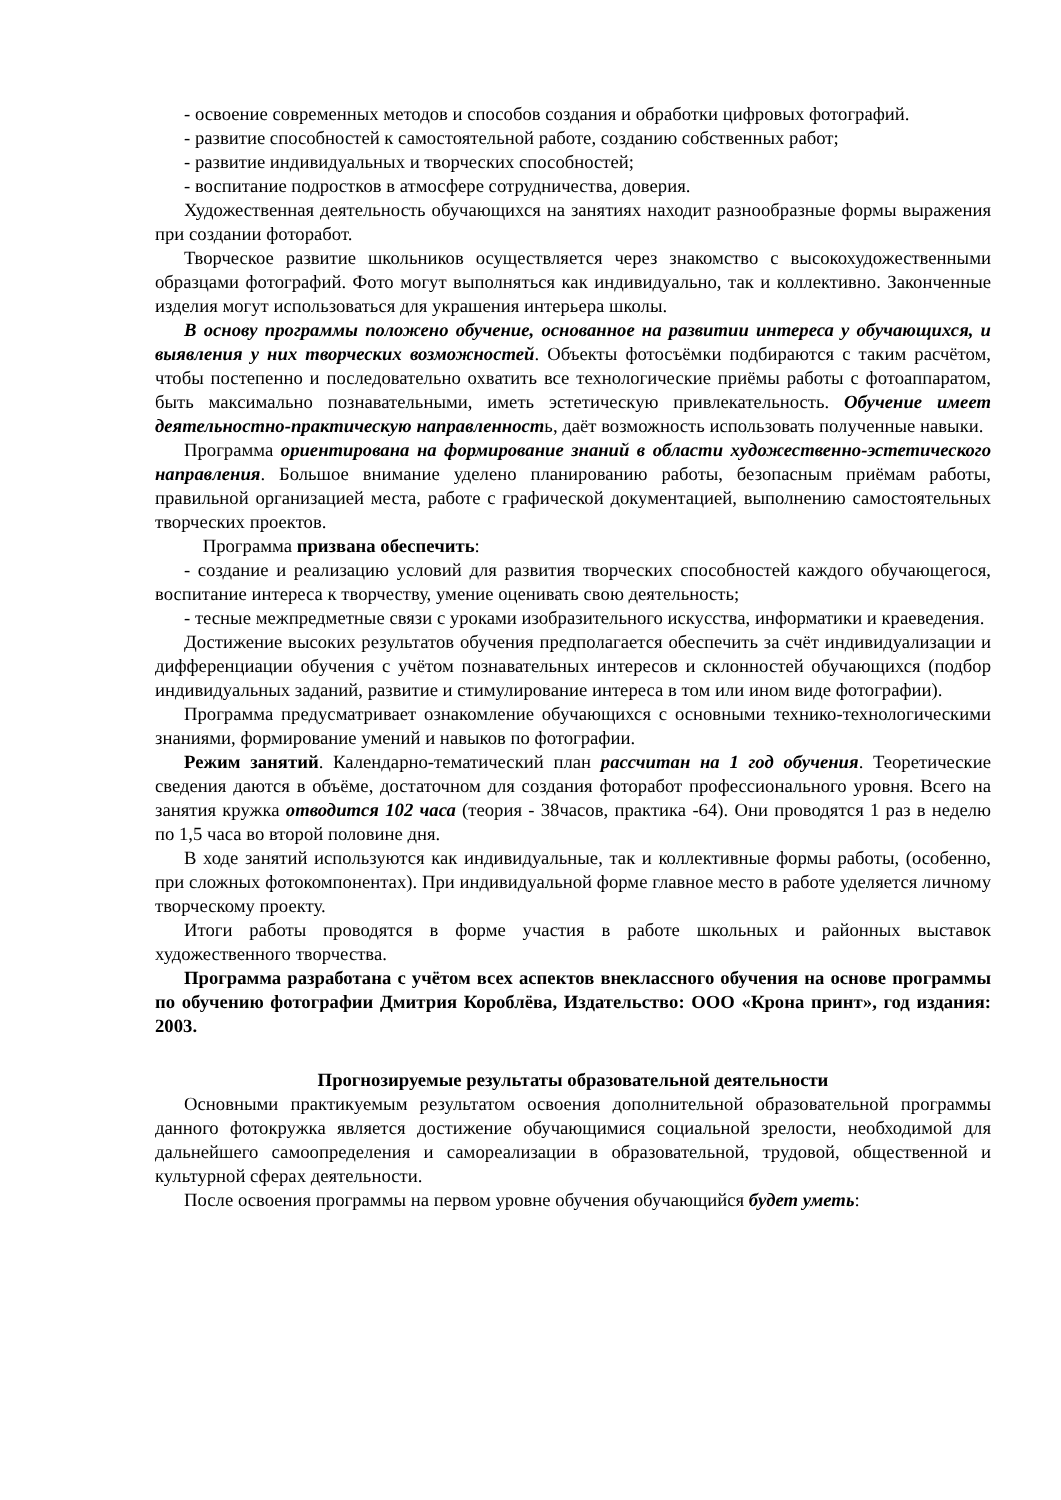- освоение современных методов и способов создания и обработки цифровых фотографий.
- развитие способностей к самостоятельной работе, созданию собственных работ;
- развитие индивидуальных и творческих способностей;
- воспитание подростков в атмосфере сотрудничества, доверия.
Художественная деятельность обучающихся на занятиях находит разнообразные формы выражения при создании фоторабот.
Творческое развитие школьников осуществляется через знакомство с высокохудожественными образцами фотографий. Фото могут выполняться как индивидуально, так и коллективно. Законченные изделия могут использоваться для украшения интерьера школы.
В основу программы положено обучение, основанное на развитии интереса у обучающихся, и выявления у них творческих возможностей. Объекты фотосъёмки подбираются с таким расчётом, чтобы постепенно и последовательно охватить все технологические приёмы работы с фотоаппаратом, быть максимально познавательными, иметь эстетическую привлекательность. Обучение имеет деятельностно-практическую направленность, даёт возможность использовать полученные навыки.
Программа ориентирована на формирование знаний в области художественно-эстетического направления. Большое внимание уделено планированию работы, безопасным приёмам работы, правильной организацией места, работе с графической документацией, выполнению самостоятельных творческих проектов.
Программа призвана обеспечить:
- создание и реализацию условий для развития творческих способностей каждого обучающегося, воспитание интереса к творчеству, умение оценивать свою деятельность;
- тесные межпредметные связи с уроками изобразительного искусства, информатики и краеведения.
Достижение высоких результатов обучения предполагается обеспечить за счёт индивидуализации и дифференциации обучения с учётом познавательных интересов и склонностей обучающихся (подбор индивидуальных заданий, развитие и стимулирование интереса в том или ином виде фотографии).
Программа предусматривает ознакомление обучающихся с основными технико-технологическими знаниями, формирование умений и навыков по фотографии.
Режим занятий. Календарно-тематический план рассчитан на 1 год обучения. Теоретические сведения даются в объёме, достаточном для создания фоторабот профессионального уровня. Всего на занятия кружка отводится 102 часа (теория - 38часов, практика -64). Они проводятся 1 раз в неделю по 1,5 часа во второй половине дня.
В ходе занятий используются как индивидуальные, так и коллективные формы работы, (особенно, при сложных фотокомпонентах). При индивидуальной форме главное место в работе уделяется личному творческому проекту.
Итоги работы проводятся в форме участия в работе школьных и районных выставок художественного творчества.
Программа разработана с учётом всех аспектов внеклассного обучения на основе программы по обучению фотографии Дмитрия Короблёва, Издательство: ООО «Крона принт», год издания: 2003.
Прогнозируемые результаты образовательной деятельности
Основными практикуемым результатом освоения дополнительной образовательной программы данного фотокружка является достижение обучающимися социальной зрелости, необходимой для дальнейшего самоопределения и самореализации в образовательной, трудовой, общественной и культурной сферах деятельности.
После освоения программы на первом уровне обучения обучающийся будет уметь: